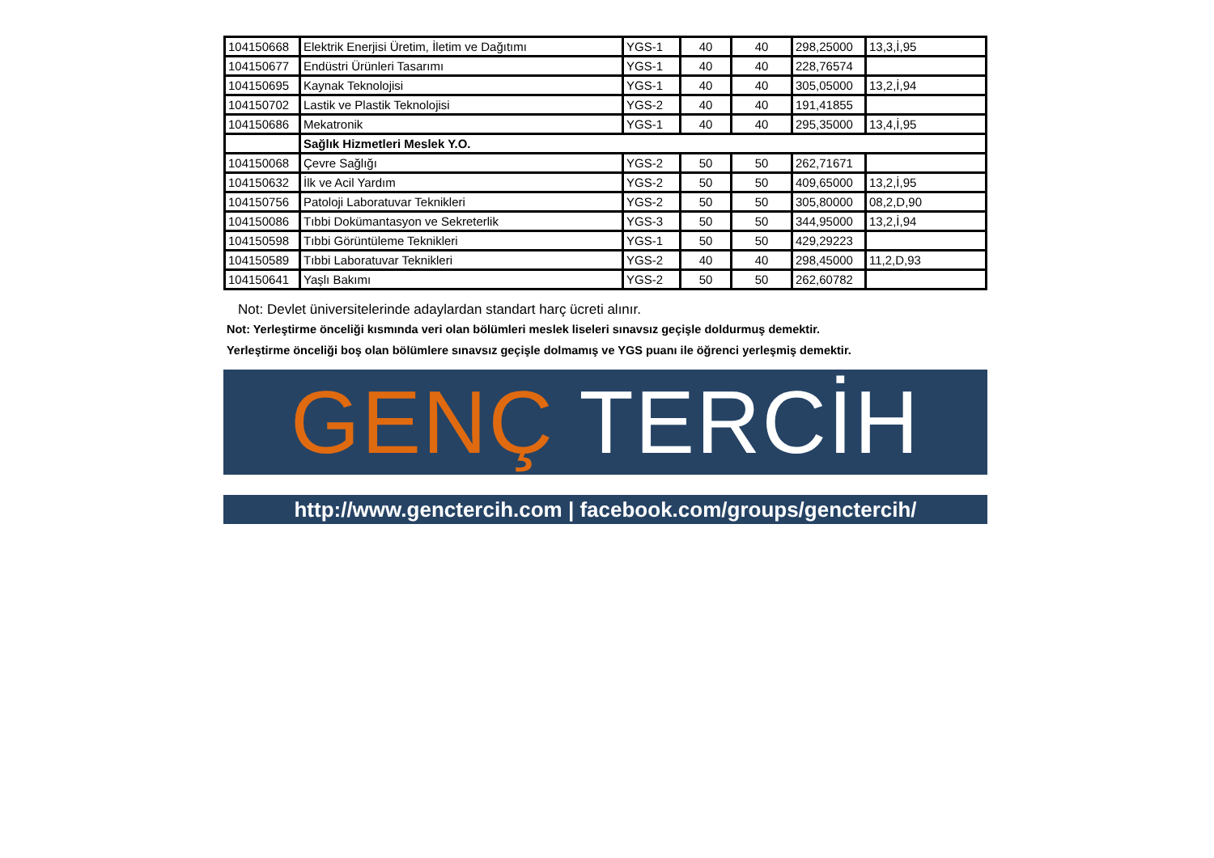| 104150668 | Elektrik Enerjisi Üretim, İletim ve Dağıtımı | YGS-1 | 40 | 40 | 298,25000 | 13,3,İ,95 |
| 104150677 | Endüstri Ürünleri Tasarımı | YGS-1 | 40 | 40 | 228,76574 | |
| 104150695 | Kaynak Teknolojisi | YGS-1 | 40 | 40 | 305,05000 | 13,2,İ,94 |
| 104150702 | Lastik ve Plastik Teknolojisi | YGS-2 | 40 | 40 | 191,41855 | |
| 104150686 | Mekatronik | YGS-1 | 40 | 40 | 295,35000 | 13,4,İ,95 |
| | Sağlık Hizmetleri Meslek Y.O. | | | | | |
| 104150068 | Çevre Sağlığı | YGS-2 | 50 | 50 | 262,71671 | |
| 104150632 | İlk ve Acil Yardım | YGS-2 | 50 | 50 | 409,65000 | 13,2,İ,95 |
| 104150756 | Patoloji Laboratuvar Teknikleri | YGS-2 | 50 | 50 | 305,80000 | 08,2,D,90 |
| 104150086 | Tıbbi Dokümantasyon ve Sekreterlik | YGS-3 | 50 | 50 | 344,95000 | 13,2,İ,94 |
| 104150598 | Tıbbi Görüntüleme Teknikleri | YGS-1 | 50 | 50 | 429,29223 | |
| 104150589 | Tıbbi Laboratuvar Teknikleri | YGS-2 | 40 | 40 | 298,45000 | 11,2,D,93 |
| 104150641 | Yaşlı Bakımı | YGS-2 | 50 | 50 | 262,60782 | |
Not: Devlet üniversitelerinde adaylardan standart harç ücreti alınır.
Not: Yerleştirme önceliği kısmında veri olan bölümleri meslek liseleri sınavsız geçişle doldurmuş demektir.
Yerleştirme önceliği boş olan bölümlere sınavsız geçişle dolmamış ve YGS puanı ile öğrenci yerleşmiş demektir.
GENÇ TERCİH
http://www.genctercih.com | facebook.com/groups/genctercih/